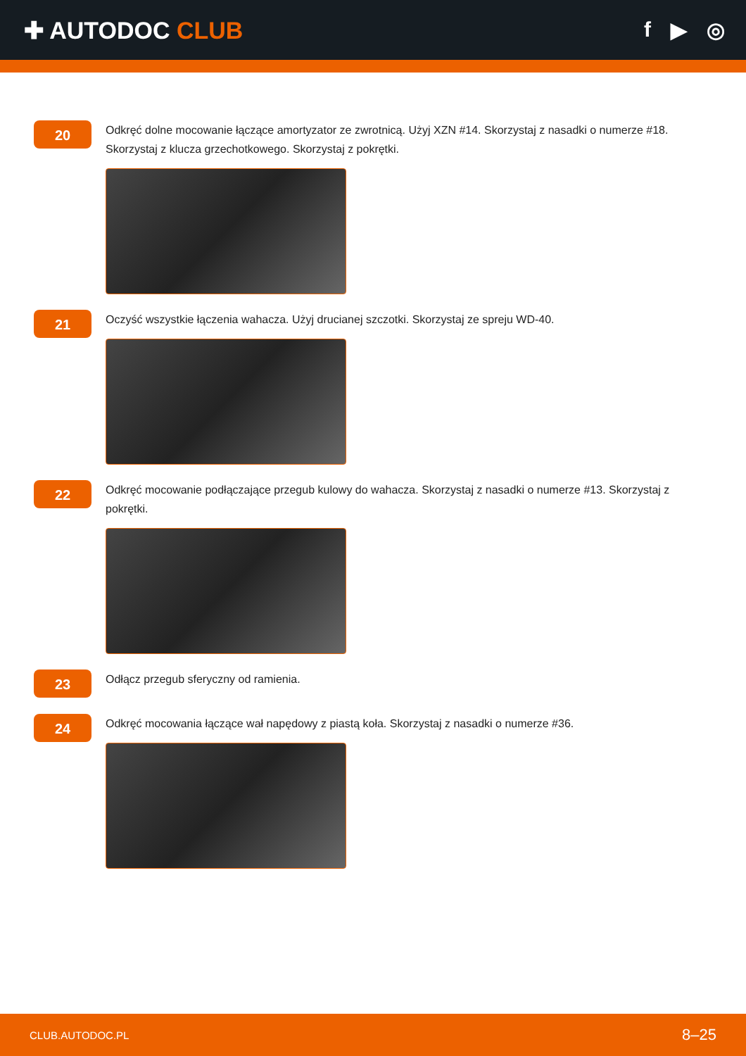✚ AUTODOC CLUB f ▶ ◎
20
Odkręć dolne mocowanie łączące amortyzator ze zwrotnicą. Użyj XZN #14. Skorzystaj z nasadki o numerze #18. Skorzystaj z klucza grzechotkowego. Skorzystaj z pokrętki.
21
Oczyść wszystkie łączenia wahacza. Użyj drucianej szczotki. Skorzystaj ze spreju WD-40.
22
Odkręć mocowanie podłączające przegub kulowy do wahacza. Skorzystaj z nasadki o numerze #13. Skorzystaj z pokrętki.
23
Odłącz przegub sferyczny od ramienia.
24
Odkręć mocowania łączące wał napędowy z piastą koła. Skorzystaj z nasadki o numerze #36.
CLUB.AUTODOC.PL 8–25